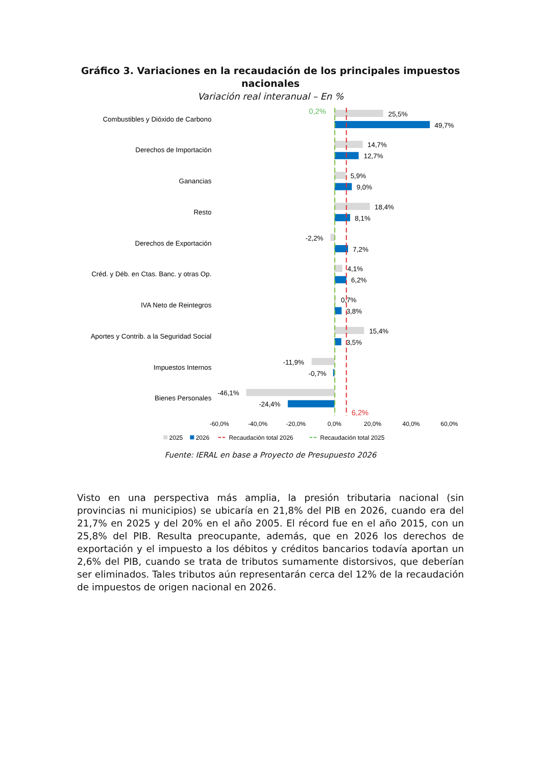Gráfico 3. Variaciones en la recaudación de los principales impuestos nacionales
Variación real interanual – En %
Combustibles y Dióxido de Carbono
Derechos de Importación
Ganancias
Resto
Derechos de Exportación
Créd. y Déb. en Ctas. Banc. y otras Op.
IVA Neto de Reintegros
Aportes y Contrib. a la Seguridad Social
Impuestos Internos
Bienes Personales
0,2%
25,5%
49,7%
14,7%
12,7%
5,9%
9,0%
18,4%
8,1%
-2,2%
7,2%
4,1%
6,2%
0,7%
3,8%
15,4%
3,5%
-11,9%
-0,7%
-46,1%
-24,4%
6,2%
-60,0%
-40,0%
-20,0%
0,0%
20,0%
40,0%
60,0%
2025
2026
Recaudación total 2026
Recaudación total 2025
Fuente: IERAL en base a Proyecto de Presupuesto 2026
Visto en una perspectiva más amplia, la presión tributaria nacional (sin provincias ni municipios) se ubicaría en 21,8% del PIB en 2026, cuando era del 21,7% en 2025 y del 20% en el año 2005. El récord fue en el año 2015, con un 25,8% del PIB. Resulta preocupante, además, que en 2026 los derechos de exportación y el impuesto a los débitos y créditos bancarios todavía aportan un 2,6% del PIB, cuando se trata de tributos sumamente distorsivos, que deberían ser eliminados. Tales tributos aún representarán cerca del 12% de la recaudación de impuestos de origen nacional en 2026.